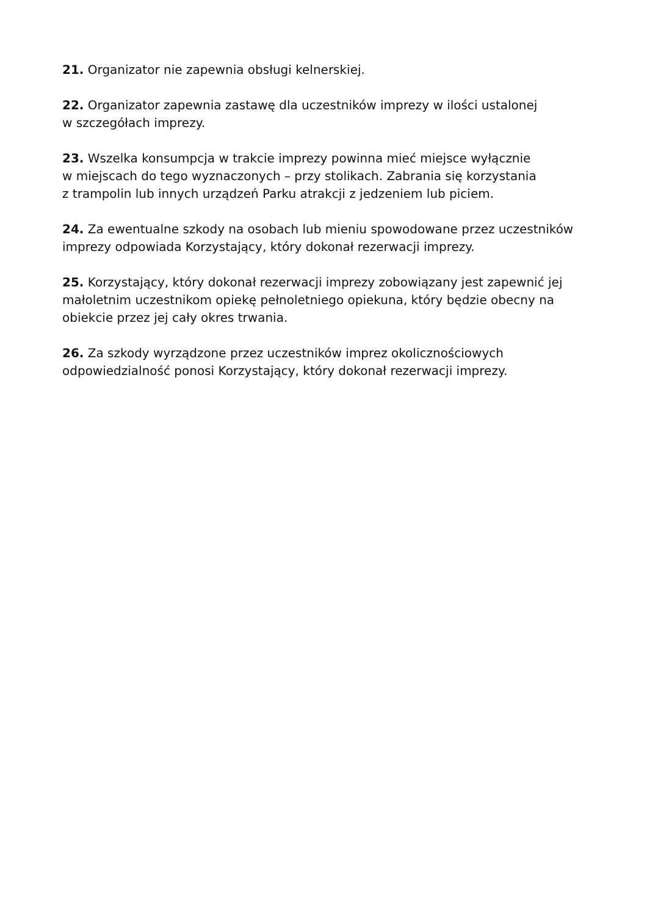21. Organizator nie zapewnia obsługi kelnerskiej.
22. Organizator zapewnia zastawę dla uczestników imprezy w ilości ustalonej
w szczegółach imprezy.
23. Wszelka konsumpcja w trakcie imprezy powinna mieć miejsce wyłącznie
w miejscach do tego wyznaczonych – przy stolikach. Zabrania się korzystania
z trampolin lub innych urządzeń Parku atrakcji z jedzeniem lub piciem.
24. Za ewentualne szkody na osobach lub mieniu spowodowane przez uczestników imprezy odpowiada Korzystający, który dokonał rezerwacji imprezy.
25. Korzystający, który dokonał rezerwacji imprezy zobowiązany jest zapewnić jej małoletnim uczestnikom opiekę pełnoletniego opiekuna, który będzie obecny na obiekcie przez jej cały okres trwania.
26. Za szkody wyrządzone przez uczestników imprez okolicznościowych odpowiedzialność ponosi Korzystający, który dokonał rezerwacji imprezy.